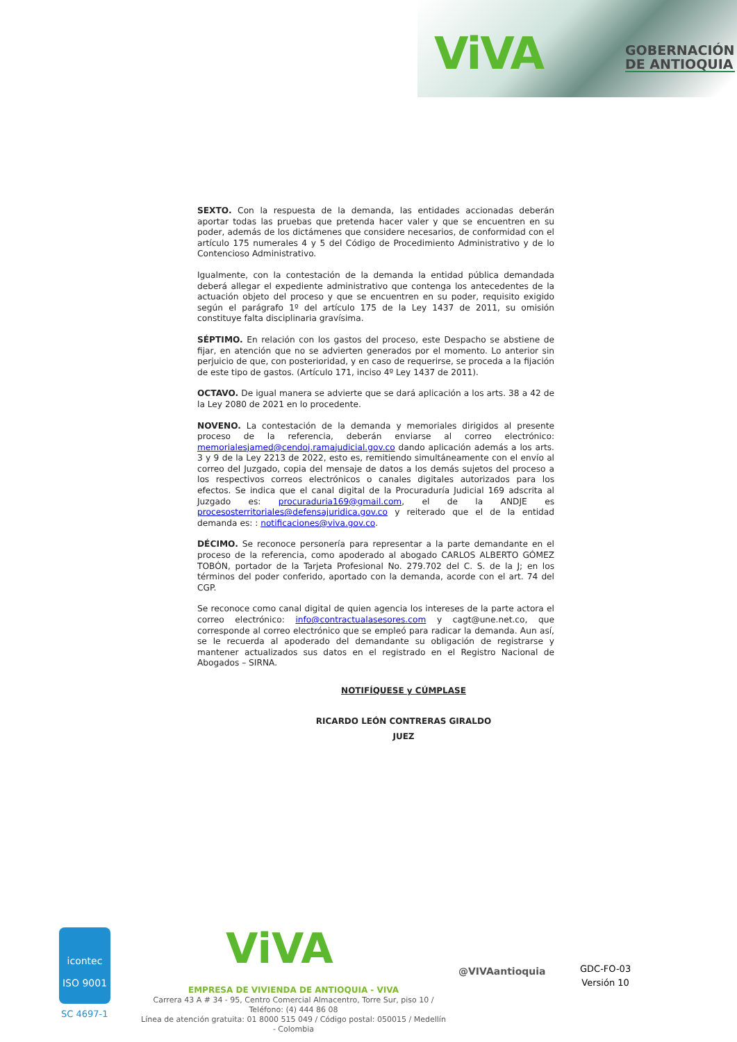ViVA
GOBERNACIÓN
DE ANTIOQUIA
SEXTO. Con la respuesta de la demanda, las entidades accionadas deberán aportar todas las pruebas que pretenda hacer valer y que se encuentren en su poder, además de los dictámenes que considere necesarios, de conformidad con el artículo 175 numerales 4 y 5 del Código de Procedimiento Administrativo y de lo Contencioso Administrativo.
Igualmente, con la contestación de la demanda la entidad pública demandada deberá allegar el expediente administrativo que contenga los antecedentes de la actuación objeto del proceso y que se encuentren en su poder, requisito exigido según el parágrafo 1º del artículo 175 de la Ley 1437 de 2011, su omisión constituye falta disciplinaria gravísima.
SÉPTIMO. En relación con los gastos del proceso, este Despacho se abstiene de fijar, en atención que no se advierten generados por el momento. Lo anterior sin perjuicio de que, con posterioridad, y en caso de requerirse, se proceda a la fijación de este tipo de gastos. (Artículo 171, inciso 4º Ley 1437 de 2011).
OCTAVO. De igual manera se advierte que se dará aplicación a los arts. 38 a 42 de la Ley 2080 de 2021 en lo procedente.
NOVENO. La contestación de la demanda y memoriales dirigidos al presente proceso de la referencia, deberán enviarse al correo electrónico: memorialesjamed@cendoj.ramajudicial.gov.co dando aplicación además a los arts. 3 y 9 de la Ley 2213 de 2022, esto es, remitiendo simultáneamente con el envío al correo del Juzgado, copia del mensaje de datos a los demás sujetos del proceso a los respectivos correos electrónicos o canales digitales autorizados para los efectos. Se indica que el canal digital de la Procuraduría Judicial 169 adscrita al Juzgado es: procuraduria169@gmail.com, el de la ANDJE es procesosterritoriales@defensajuridica.gov.co y reiterado que el de la entidad demanda es: : notificaciones@viva.gov.co.
DÉCIMO. Se reconoce personería para representar a la parte demandante en el proceso de la referencia, como apoderado al abogado CARLOS ALBERTO GÓMEZ TOBÓN, portador de la Tarjeta Profesional No. 279.702 del C. S. de la J; en los términos del poder conferido, aportado con la demanda, acorde con el art. 74 del CGP.
Se reconoce como canal digital de quien agencia los intereses de la parte actora el correo electrónico: info@contractualasesores.com y cagt@une.net.co, que corresponde al correo electrónico que se empleó para radicar la demanda. Aun así, se le recuerda al apoderado del demandante su obligación de registrarse y mantener actualizados sus datos en el registrado en el Registro Nacional de Abogados – SIRNA.
NOTIFÍQUESE y CÚMPLASE
RICARDO LEÓN CONTRERAS GIRALDO
JUEZ
icontec
ISO 9001
SC 4697-1
ViVA
EMPRESA DE VIVIENDA DE ANTIOQUIA - VIVA
Carrera 43 A # 34 - 95, Centro Comercial Almacentro, Torre Sur, piso 10 / Teléfono: (4) 444 86 08
Línea de atención gratuita: 01 8000 515 049 / Código postal: 050015 / Medellín - Colombia
@VIVAantioquia
GDC-FO-03
Versión 10